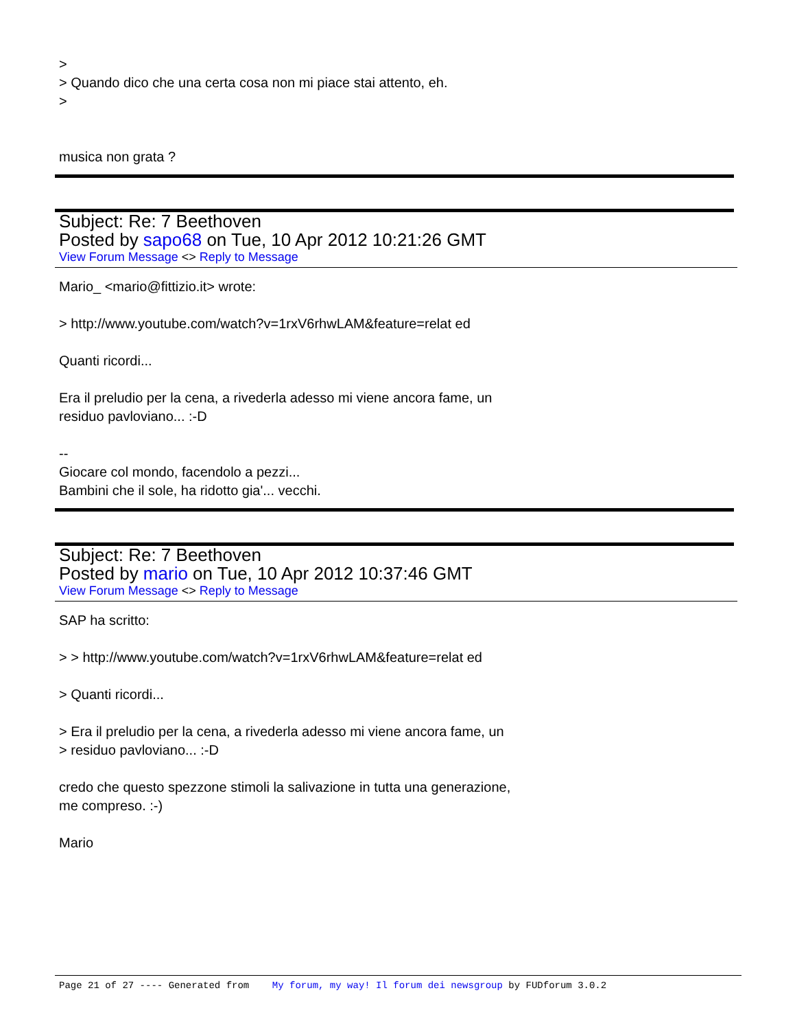>
> Quando dico che una certa cosa non mi piace stai attento, eh.
>
musica non grata ?
Subject: Re: 7 Beethoven
Posted by sapo68 on Tue, 10 Apr 2012 10:21:26 GMT
View Forum Message <> Reply to Message
Mario_ <mario@fittizio.it> wrote:
> http://www.youtube.com/watch?v=1rxV6rhwLAM&feature=relat ed
Quanti ricordi...
Era il preludio per la cena, a rivederla adesso mi viene ancora fame, un
residuo pavloviano... :-D
--
Giocare col mondo, facendolo a pezzi...
Bambini che il sole, ha ridotto gia'... vecchi.
Subject: Re: 7 Beethoven
Posted by mario on Tue, 10 Apr 2012 10:37:46 GMT
View Forum Message <> Reply to Message
SAP ha scritto:
> > http://www.youtube.com/watch?v=1rxV6rhwLAM&feature=relat ed
> Quanti ricordi...
> Era il preludio per la cena, a rivederla adesso mi viene ancora fame, un
> residuo pavloviano... :-D
credo che questo spezzone stimoli la salivazione in tutta una generazione,
me compreso. :-)
Mario
Page 21 of 27 ---- Generated from My forum, my way! Il forum dei newsgroup by FUDforum 3.0.2